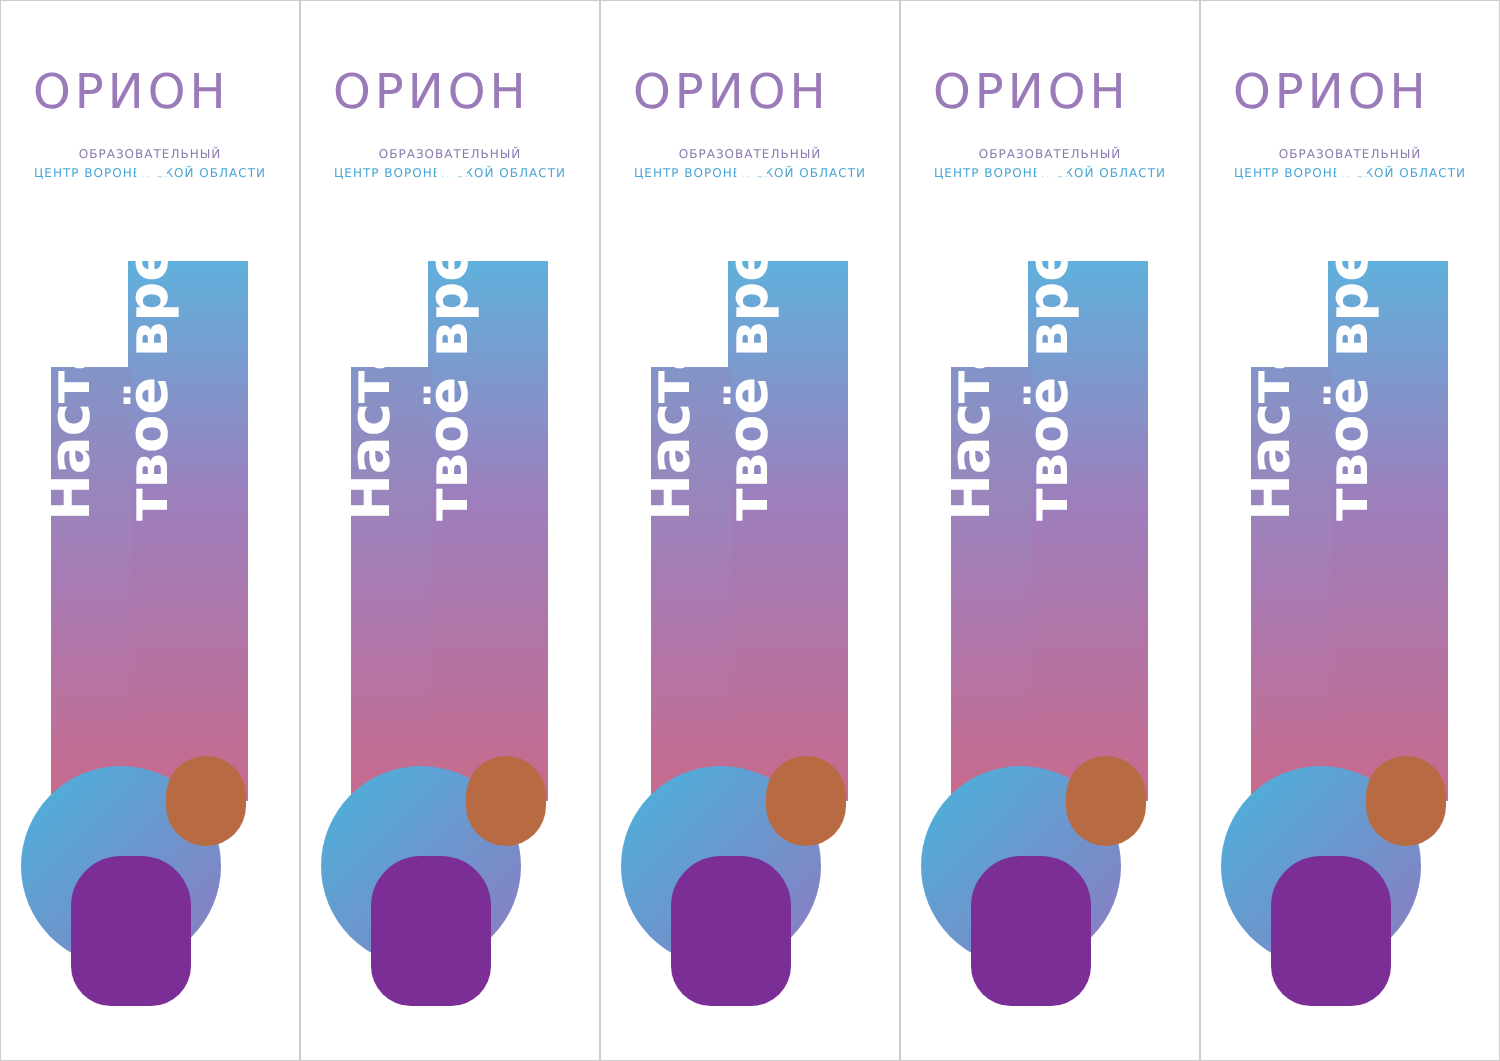ОРИОН
ОБРАЗОВАТЕЛЬНЫЙ
ЦЕНТР ВОРОНЕЖСКОЙ ОБЛАСТИ
Настало
твоё время
ОРИОН
ОБРАЗОВАТЕЛЬНЫЙ
ЦЕНТР ВОРОНЕЖСКОЙ ОБЛАСТИ
Настало
твоё время
ОРИОН
ОБРАЗОВАТЕЛЬНЫЙ
ЦЕНТР ВОРОНЕЖСКОЙ ОБЛАСТИ
Настало
твоё время
ОРИОН
ОБРАЗОВАТЕЛЬНЫЙ
ЦЕНТР ВОРОНЕЖСКОЙ ОБЛАСТИ
Настало
твоё время
ОРИОН
ОБРАЗОВАТЕЛЬНЫЙ
ЦЕНТР ВОРОНЕЖСКОЙ ОБЛАСТИ
Настало
твоё время